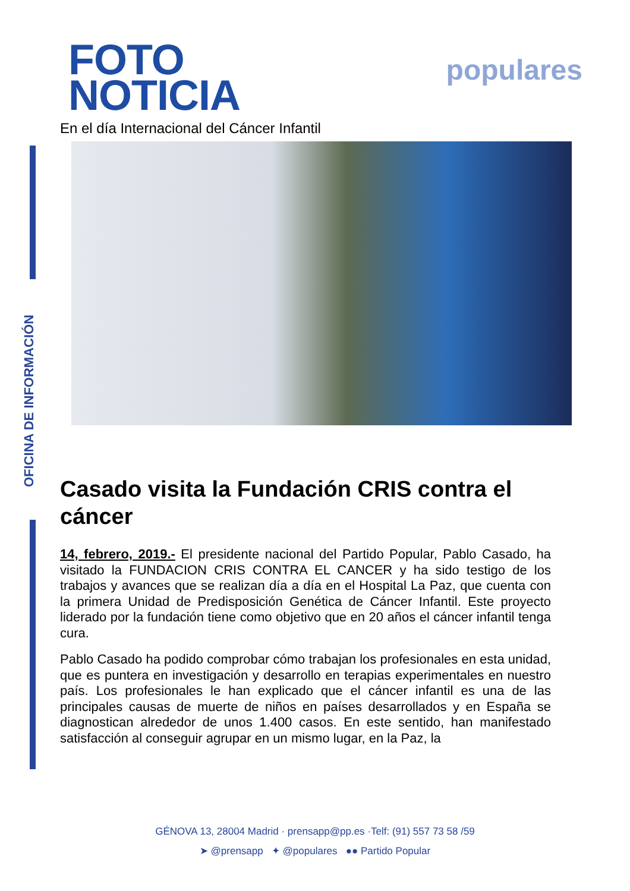OFICINA DE INFORMACIÓN
FOTO
NOTICIA
populares
En el día Internacional del Cáncer Infantil
Casado visita la Fundación CRIS contra el cáncer
14, febrero, 2019.- El presidente nacional del Partido Popular, Pablo Casado, ha visitado la FUNDACION CRIS CONTRA EL CANCER y ha sido testigo de los trabajos y avances que se realizan día a día en el Hospital La Paz, que cuenta con la primera Unidad de Predisposición Genética de Cáncer Infantil. Este proyecto liderado por la fundación tiene como objetivo que en 20 años el cáncer infantil tenga cura.
Pablo Casado ha podido comprobar cómo trabajan los profesionales en esta unidad, que es puntera en investigación y desarrollo en terapias experimentales en nuestro país. Los profesionales le han explicado que el cáncer infantil es una de las principales causas de muerte de niños en países desarrollados y en España se diagnostican alrededor de unos 1.400 casos. En este sentido, han manifestado satisfacción al conseguir agrupar en un mismo lugar, en la Paz, la
GÉNOVA 13, 28004 Madrid · prensapp@pp.es ·Telf: (91) 557 73 58 /59
➤ @prensapp ✦ @populares ●● Partido Popular